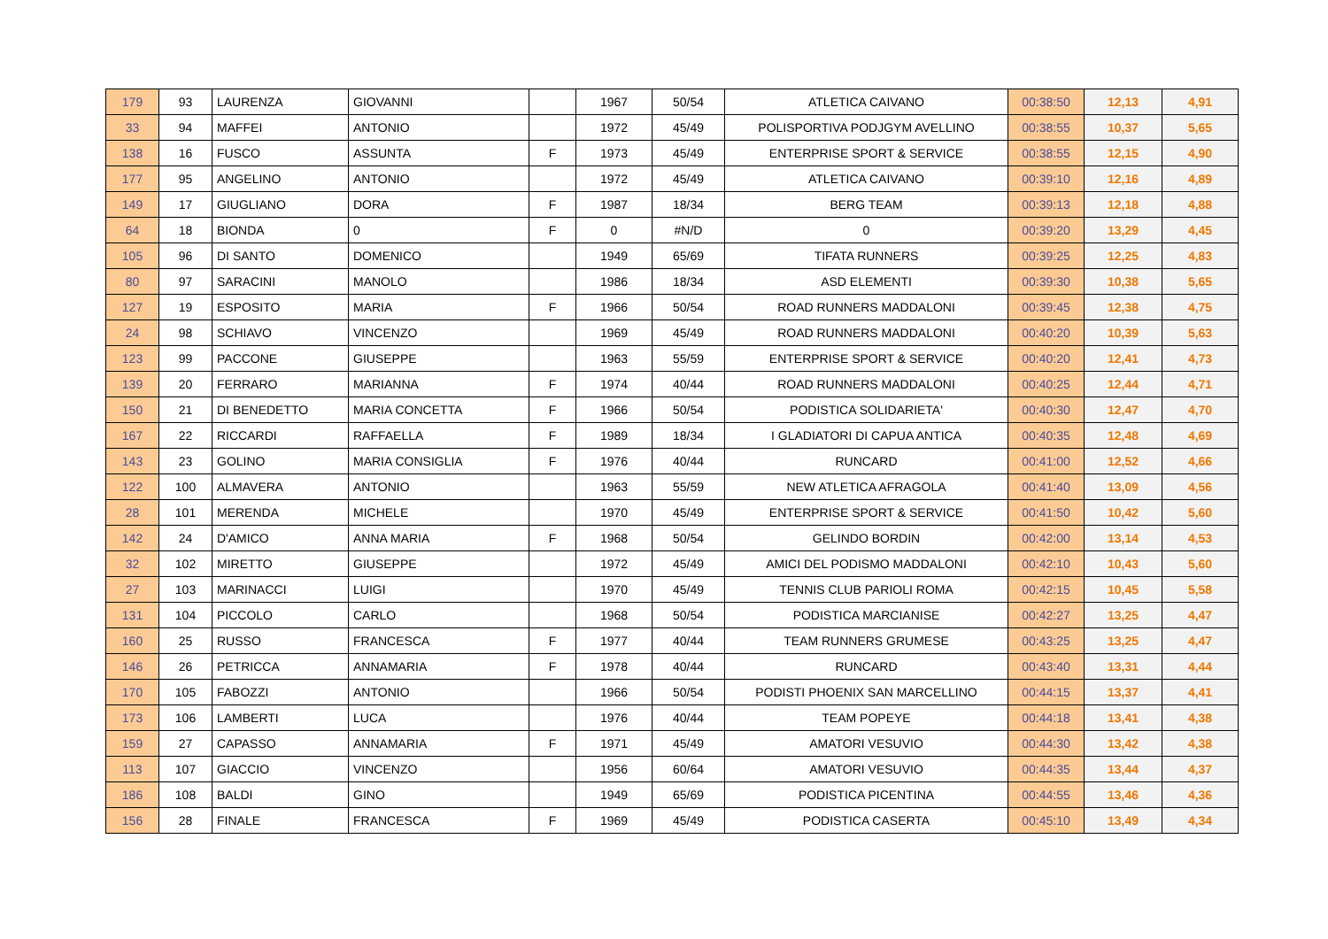| 179 | 93 | LAURENZA | GIOVANNI | | 1967 | 50/54 | ATLETICA CAIVANO | 00:38:50 | 12,13 | 4,91 |
| 33 | 94 | MAFFEI | ANTONIO | | 1972 | 45/49 | POLISPORTIVA PODJGYM AVELLINO | 00:38:55 | 10,37 | 5,65 |
| 138 | 16 | FUSCO | ASSUNTA | F | 1973 | 45/49 | ENTERPRISE SPORT & SERVICE | 00:38:55 | 12,15 | 4,90 |
| 177 | 95 | ANGELINO | ANTONIO | | 1972 | 45/49 | ATLETICA CAIVANO | 00:39:10 | 12,16 | 4,89 |
| 149 | 17 | GIUGLIANO | DORA | F | 1987 | 18/34 | BERG TEAM | 00:39:13 | 12,18 | 4,88 |
| 64 | 18 | BIONDA | 0 | F | 0 | #N/D | 0 | 00:39:20 | 13,29 | 4,45 |
| 105 | 96 | DI SANTO | DOMENICO | | 1949 | 65/69 | TIFATA RUNNERS | 00:39:25 | 12,25 | 4,83 |
| 80 | 97 | SARACINI | MANOLO | | 1986 | 18/34 | ASD ELEMENTI | 00:39:30 | 10,38 | 5,65 |
| 127 | 19 | ESPOSITO | MARIA | F | 1966 | 50/54 | ROAD RUNNERS MADDALONI | 00:39:45 | 12,38 | 4,75 |
| 24 | 98 | SCHIAVO | VINCENZO | | 1969 | 45/49 | ROAD RUNNERS MADDALONI | 00:40:20 | 10,39 | 5,63 |
| 123 | 99 | PACCONE | GIUSEPPE | | 1963 | 55/59 | ENTERPRISE SPORT & SERVICE | 00:40:20 | 12,41 | 4,73 |
| 139 | 20 | FERRARO | MARIANNA | F | 1974 | 40/44 | ROAD RUNNERS MADDALONI | 00:40:25 | 12,44 | 4,71 |
| 150 | 21 | DI BENEDETTO | MARIA CONCETTA | F | 1966 | 50/54 | PODISTICA SOLIDARIETA' | 00:40:30 | 12,47 | 4,70 |
| 167 | 22 | RICCARDI | RAFFAELLA | F | 1989 | 18/34 | I GLADIATORI DI CAPUA ANTICA | 00:40:35 | 12,48 | 4,69 |
| 143 | 23 | GOLINO | MARIA CONSIGLIA | F | 1976 | 40/44 | RUNCARD | 00:41:00 | 12,52 | 4,66 |
| 122 | 100 | ALMAVERA | ANTONIO | | 1963 | 55/59 | NEW ATLETICA AFRAGOLA | 00:41:40 | 13,09 | 4,56 |
| 28 | 101 | MERENDA | MICHELE | | 1970 | 45/49 | ENTERPRISE SPORT & SERVICE | 00:41:50 | 10,42 | 5,60 |
| 142 | 24 | D'AMICO | ANNA MARIA | F | 1968 | 50/54 | GELINDO BORDIN | 00:42:00 | 13,14 | 4,53 |
| 32 | 102 | MIRETTO | GIUSEPPE | | 1972 | 45/49 | AMICI DEL PODISMO MADDALONI | 00:42:10 | 10,43 | 5,60 |
| 27 | 103 | MARINACCI | LUIGI | | 1970 | 45/49 | TENNIS CLUB PARIOLI ROMA | 00:42:15 | 10,45 | 5,58 |
| 131 | 104 | PICCOLO | CARLO | | 1968 | 50/54 | PODISTICA MARCIANISE | 00:42:27 | 13,25 | 4,47 |
| 160 | 25 | RUSSO | FRANCESCA | F | 1977 | 40/44 | TEAM RUNNERS GRUMESE | 00:43:25 | 13,25 | 4,47 |
| 146 | 26 | PETRICCA | ANNAMARIA | F | 1978 | 40/44 | RUNCARD | 00:43:40 | 13,31 | 4,44 |
| 170 | 105 | FABOZZI | ANTONIO | | 1966 | 50/54 | PODISTI PHOENIX SAN MARCELLINO | 00:44:15 | 13,37 | 4,41 |
| 173 | 106 | LAMBERTI | LUCA | | 1976 | 40/44 | TEAM POPEYE | 00:44:18 | 13,41 | 4,38 |
| 159 | 27 | CAPASSO | ANNAMARIA | F | 1971 | 45/49 | AMATORI VESUVIO | 00:44:30 | 13,42 | 4,38 |
| 113 | 107 | GIACCIO | VINCENZO | | 1956 | 60/64 | AMATORI VESUVIO | 00:44:35 | 13,44 | 4,37 |
| 186 | 108 | BALDI | GINO | | 1949 | 65/69 | PODISTICA PICENTINA | 00:44:55 | 13,46 | 4,36 |
| 156 | 28 | FINALE | FRANCESCA | F | 1969 | 45/49 | PODISTICA CASERTA | 00:45:10 | 13,49 | 4,34 |